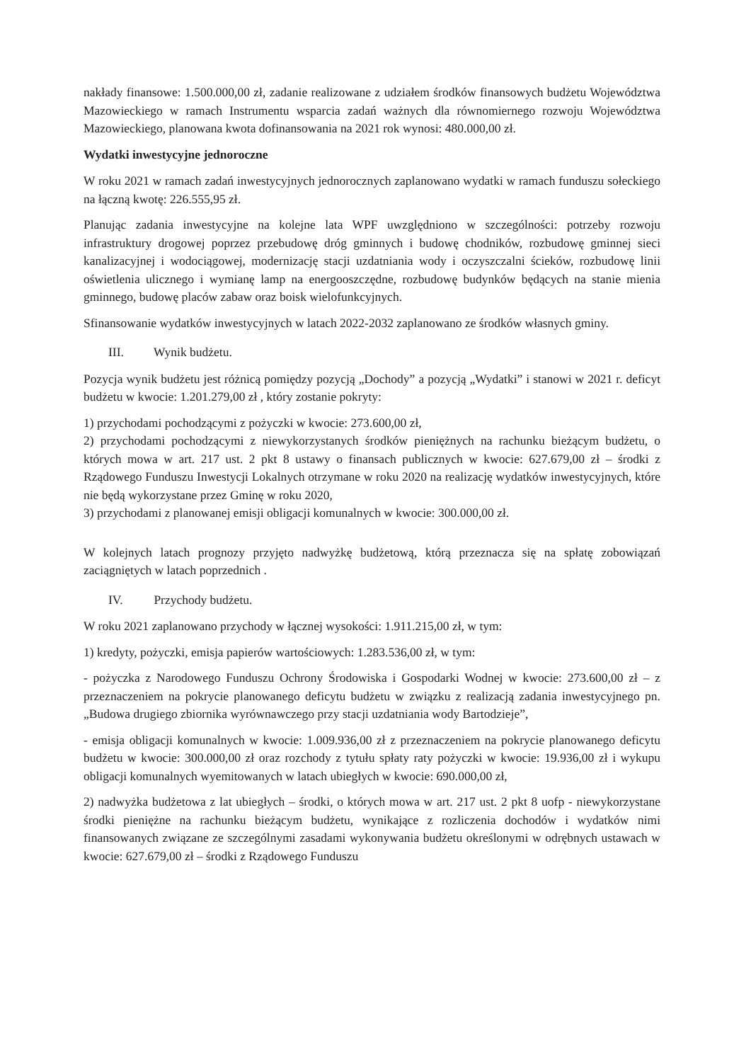nakłady finansowe: 1.500.000,00 zł, zadanie realizowane z udziałem środków finansowych budżetu Województwa Mazowieckiego w ramach Instrumentu wsparcia zadań ważnych dla równomiernego rozwoju Województwa Mazowieckiego, planowana kwota dofinansowania na 2021 rok wynosi: 480.000,00 zł.
Wydatki inwestycyjne jednoroczne
W roku 2021 w ramach zadań inwestycyjnych jednorocznych zaplanowano wydatki w ramach funduszu sołeckiego na łączną kwotę: 226.555,95 zł.
Planując zadania inwestycyjne na kolejne lata WPF uwzględniono w szczególności: potrzeby rozwoju infrastruktury drogowej poprzez przebudowę dróg gminnych i budowę chodników, rozbudowę gminnej sieci kanalizacyjnej i wodociągowej, modernizację stacji uzdatniania wody i oczyszczalni ścieków, rozbudowę linii oświetlenia ulicznego i wymianę lamp na energooszczędne, rozbudowę budynków będących na stanie mienia gminnego, budowę placów zabaw oraz boisk wielofunkcyjnych.
Sfinansowanie wydatków inwestycyjnych w latach 2022-2032 zaplanowano ze środków własnych gminy.
III. Wynik budżetu.
Pozycja wynik budżetu jest różnicą pomiędzy pozycją „Dochody” a pozycją „Wydatki” i stanowi w 2021 r. deficyt budżetu w kwocie: 1.201.279,00 zł , który zostanie pokryty:
1) przychodami pochodzącymi z pożyczki w kwocie: 273.600,00 zł,
2) przychodami pochodzącymi z niewykorzystanych środków pieniężnych na rachunku bieżącym budżetu, o których mowa w art. 217 ust. 2 pkt 8 ustawy o finansach publicznych w kwocie: 627.679,00 zł – środki z Rządowego Funduszu Inwestycji Lokalnych otrzymane w roku 2020 na realizację wydatków inwestycyjnych, które nie będą wykorzystane przez Gminę w roku 2020,
3) przychodami z planowanej emisji obligacji komunalnych w kwocie: 300.000,00 zł.
W kolejnych latach prognozy przyjęto nadwyżkę budżetową, którą przeznacza się na spłatę zobowiązań zaciągniętych w latach poprzednich .
IV. Przychody budżetu.
W roku 2021 zaplanowano przychody w łącznej wysokości: 1.911.215,00 zł, w tym:
1) kredyty, pożyczki, emisja papierów wartościowych: 1.283.536,00 zł, w tym:
- pożyczka z Narodowego Funduszu Ochrony Środowiska i Gospodarki Wodnej w kwocie: 273.600,00 zł – z przeznaczeniem na pokrycie planowanego deficytu budżetu w związku z realizacją zadania inwestycyjnego pn. „Budowa drugiego zbiornika wyrównawczego przy stacji uzdatniania wody Bartodzieje”,
- emisja obligacji komunalnych w kwocie: 1.009.936,00 zł z przeznaczeniem na pokrycie planowanego deficytu budżetu w kwocie: 300.000,00 zł oraz rozchody z tytułu spłaty raty pożyczki w kwocie: 19.936,00 zł i wykupu obligacji komunalnych wyemitowanych w latach ubiegłych w kwocie: 690.000,00 zł,
2) nadwyżka budżetowa z lat ubiegłych – środki, o których mowa w art. 217 ust. 2 pkt 8 uofp - niewykorzystane środki pieniężne na rachunku bieżącym budżetu, wynikające z rozliczenia dochodów i wydatków nimi finansowanych związane ze szczególnymi zasadami wykonywania budżetu określonymi w odrębnych ustawach w kwocie: 627.679,00 zł – środki z Rządowego Funduszu